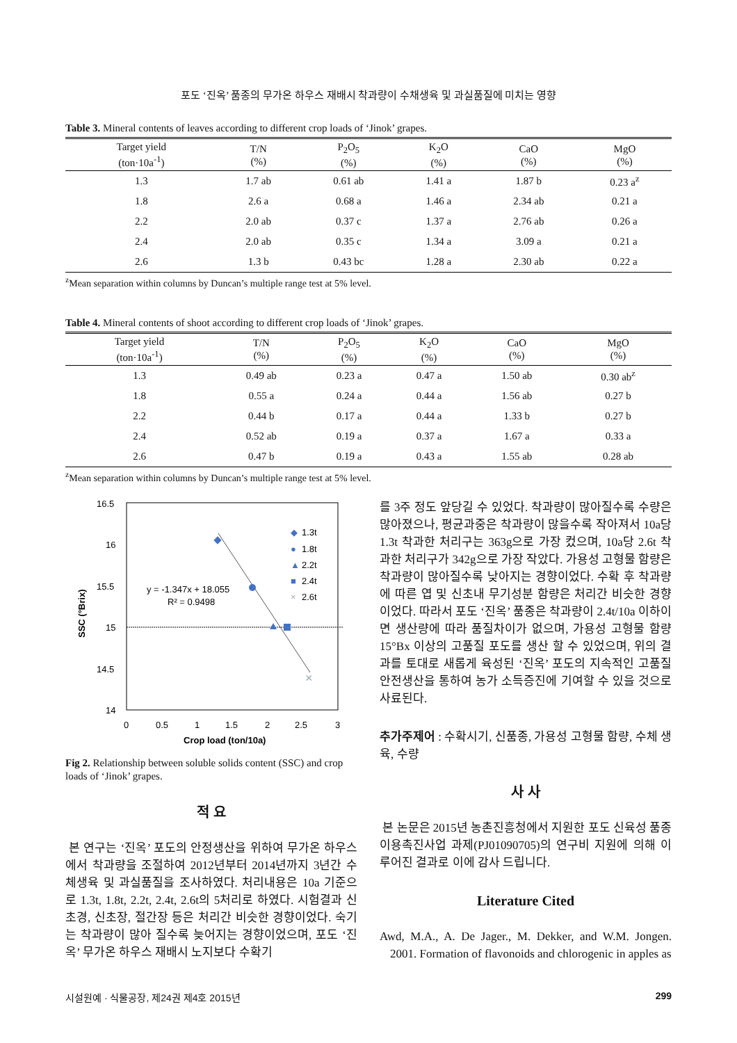포도 ‘진옥’ 품종의 무가온 하우스 재배시 착과량이 수채생육 및 과실품질에 미치는 영향
Table 3. Mineral contents of leaves according to different crop loads of ‘Jinok’ grapes.
| Target yield (ton·10a<sup>-1</sup>) | T/N (%) | P<sub>2</sub>O<sub>5</sub> (%) | K<sub>2</sub>O (%) | CaO (%) | MgO (%) |
| --- | --- | --- | --- | --- | --- |
| 1.3 | 1.7 ab | 0.61 ab | 1.41 a | 1.87 b | 0.23 a<sup>z</sup> |
| 1.8 | 2.6 a | 0.68 a | 1.46 a | 2.34 ab | 0.21 a |
| 2.2 | 2.0 ab | 0.37 c | 1.37 a | 2.76 ab | 0.26 a |
| 2.4 | 2.0 ab | 0.35 c | 1.34 a | 3.09 a | 0.21 a |
| 2.6 | 1.3 b | 0.43 bc | 1.28 a | 2.30 ab | 0.22 a |
<sup>z</sup> Mean separation within columns by Duncan’s multiple range test at 5% level.
Table 4. Mineral contents of shoot according to different crop loads of ‘Jinok’ grapes.
| Target yield (ton·10a<sup>-1</sup>) | T/N (%) | P<sub>2</sub>O<sub>5</sub> (%) | K<sub>2</sub>O (%) | CaO (%) | MgO (%) |
| --- | --- | --- | --- | --- | --- |
| 1.3 | 0.49 ab | 0.23 a | 0.47 a | 1.50 ab | 0.30 ab<sup>z</sup> |
| 1.8 | 0.55 a | 0.24 a | 0.44 a | 1.56 ab | 0.27 b |
| 2.2 | 0.44 b | 0.17 a | 0.44 a | 1.33 b | 0.27 b |
| 2.4 | 0.52 ab | 0.19 a | 0.37 a | 1.67 a | 0.33 a |
| 2.6 | 0.47 b | 0.19 a | 0.43 a | 1.55 ab | 0.28 ab |
<sup>z</sup> Mean separation within columns by Duncan’s multiple range test at 5% level.
16.5
16
15.5
15
14.5
14
0
0.5
1
1.5
2
2.5
3
Crop load (ton/10a)
SSC (°Brix)
y = -1.347x + 18.055
R² = 0.9498
◆
1.3t
●
1.8t
▲
2.2t
■
2.4t
×
2.6t
×
Fig 2. Relationship between soluble solids content (SSC) and crop loads of ‘Jinok’ grapes.
적 요
본 연구는 ‘진옥’ 포도의 안정생산을 위하여 무가온 하우스에서 착과량을 조절하여 2012년부터 2014년까지 3년간 수체생육 및 과실품질을 조사하였다. 처리내용은 10a 기준으로 1.3t, 1.8t, 2.2t, 2.4t, 2.6t의 5처리로 하였다. 시험결과 신초경, 신초장, 절간장 등은 처리간 비슷한 경향이었다. 숙기는 착과량이 많아 질수록 늦어지는 경향이었으며, 포도 ‘진옥’ 무가온 하우스 재배시 노지보다 수확기
를 3주 정도 앞당길 수 있었다. 착과량이 많아질수록 수량은 많아졌으나, 평균과중은 착과량이 많을수록 작아져서 10a당 1.3t 착과한 처리구는 363g으로 가장 컸으며, 10a당 2.6t 착과한 처리구가 342g으로 가장 작았다. 가용성 고형물 함량은 착과량이 많아질수록 낮아지는 경향이었다. 수확 후 착과량에 따른 엽 및 신초내 무기성분 함량은 처리간 비슷한 경향이었다. 따라서 포도 ‘진옥’ 품종은 착과량이 2.4t/10a 이하이면 생산량에 따라 품질차이가 없으며, 가용성 고형물 함량 15°Bx 이상의 고품질 포도를 생산 할 수 있었으며, 위의 결과를 토대로 새롭게 육성된 ‘진옥’ 포도의 지속적인 고품질 안전생산을 통하여 농가 소득증진에 기여할 수 있을 것으로 사료된다.
추가주제어 : 수확시기, 신품종, 가용성 고형물 함량, 수체 생육, 수량
사 사
본 논문은 2015년 농촌진흥청에서 지원한 포도 신육성 품종 이용촉진사업 과제(PJ01090705)의 연구비 지원에 의해 이루어진 결과로 이에 감사 드립니다.
Literature Cited
Awd, M.A., A. De Jager., M. Dekker, and W.M. Jongen. 2001. Formation of flavonoids and chlorogenic in apples as
시설원예 · 식물공장, 제24권 제4호 2015년 299